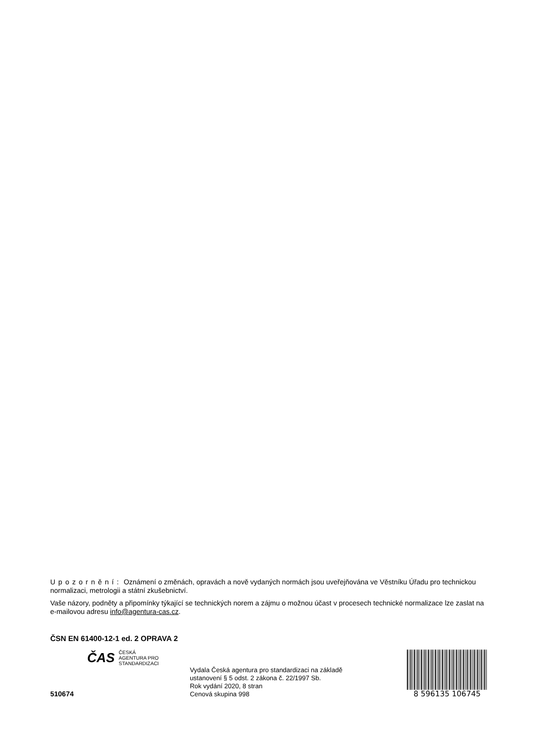Upozornění: Oznámení o změnách, opravách a nově vydaných normách jsou uveřejňována ve Věstníku Úřadu pro technickou normalizaci, metrologii a státní zkušebnictví.
Vaše názory, podněty a připomínky týkající se technických norem a zájmu o možnou účast v procesech technické normalizace lze zaslat na e-mailovou adresu info@agentura-cas.cz.
ČSN EN 61400-12-1 ed. 2 OPRAVA 2
510674
ČAS ČESKÁ
AGENTURA PRO
STANDARDIZACI
Vydala Česká agentura pro standardizaci na základě
ustanovení § 5 odst. 2 zákona č. 22/1997 Sb.
Rok vydání 2020, 8 stran
Cenová skupina 998
8 596135 106745